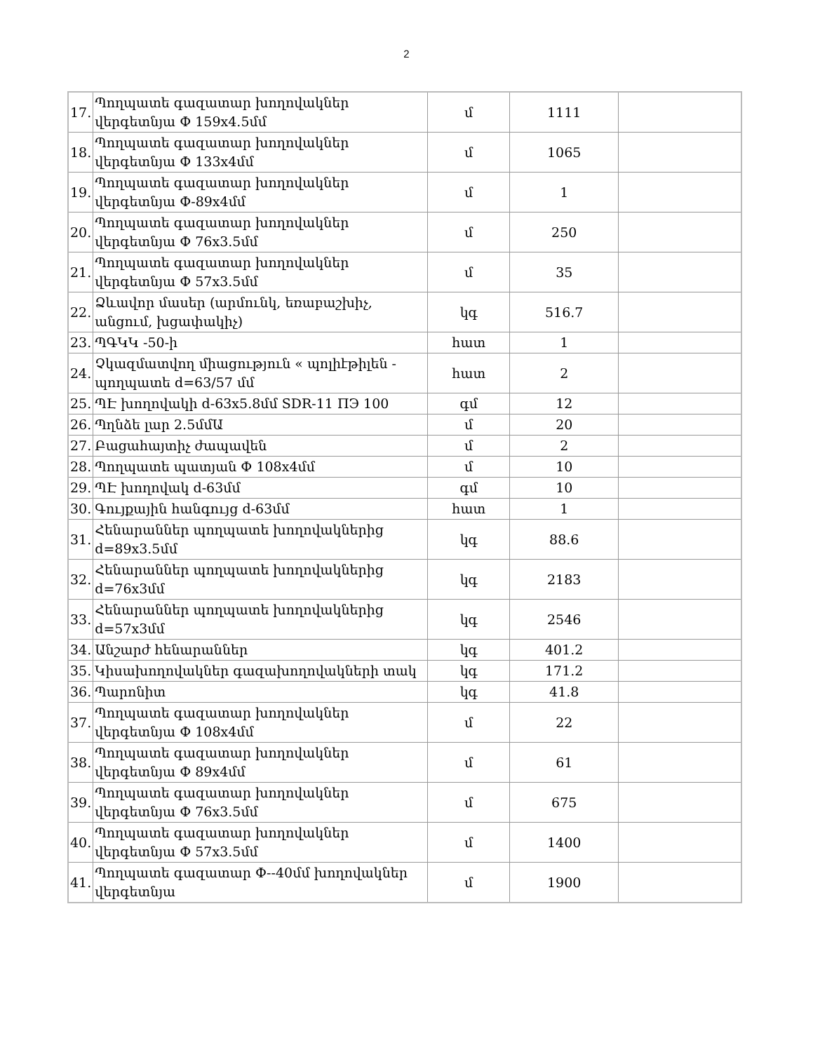2
| 17. | Պողպատե գազատար խողովակներ վերգետնյա Փ 159x4.5մմ | մ | 1111 | |
| 18. | Պողպատե գազատար խողովակներ վերգետնյա Փ 133x4մմ | մ | 1065 | |
| 19. | Պողպատե գազատար խողովակներ վերգետնյա Փ-89x4մմ | մ | 1 | |
| 20. | Պողպատե գազատար խողովակներ վերգետնյա Փ 76x3.5մմ | մ | 250 | |
| 21. | Պողպատե գազատար խողովակներ վերգետնյա Փ 57x3.5մմ | մ | 35 | |
| 22. | Ձևավոր մասեր (արմունկ, եռաբաշխիչ, անցում, խցափակիչ) | կգ | 516.7 | |
| 23. | ՊԳԿԿ -50-ի | հատ | 1 | |
| 24. | Չկազմատվող միացություն « պոլիէթիլեն - պողպատե d=63/57 մմ | հատ | 2 | |
| 25. | ՊԷ խողովակի d-63x5.8մմ SDR-11 ПЭ 100 | գմ | 12 | |
| 26. | Պղնձե լար 2.5մմԱ | մ | 20 | |
| 27. | Բացահայտիչ ժապավեն | մ | 2 | |
| 28. | Պողպատե պատյան Փ 108x4մմ | մ | 10 | |
| 29. | ՊԷ խողովակ d-63մմ | գմ | 10 | |
| 30. | Գույքային հանգույց d-63մմ | հատ | 1 | |
| 31. | Հենարաններ պողպատե խողովակներից d=89x3.5մմ | կգ | 88.6 | |
| 32. | Հենարաններ պողպատե խողովակներից d=76x3մմ | կգ | 2183 | |
| 33. | Հենարաններ պողպատե խողովակներից d=57x3մմ | կգ | 2546 | |
| 34. | Անշարժ հենարաններ | կգ | 401.2 | |
| 35. | Կիսախողովակներ գազախողովակների տակ | կգ | 171.2 | |
| 36. | Պարոնիտ | կգ | 41.8 | |
| 37. | Պողպատե գազատար խողովակներ վերգետնյա Փ 108x4մմ | մ | 22 | |
| 38. | Պողպատե գազատար խողովակներ վերգետնյա Փ 89x4մմ | մ | 61 | |
| 39. | Պողպատե գազատար խողովակներ վերգետնյա Փ 76x3.5մմ | մ | 675 | |
| 40. | Պողպատե գազատար խողովակներ վերգետնյա Փ 57x3.5մմ | մ | 1400 | |
| 41. | Պողպատե գազատար Փ--40մմ խողովակներ վերգետնյա | մ | 1900 | |